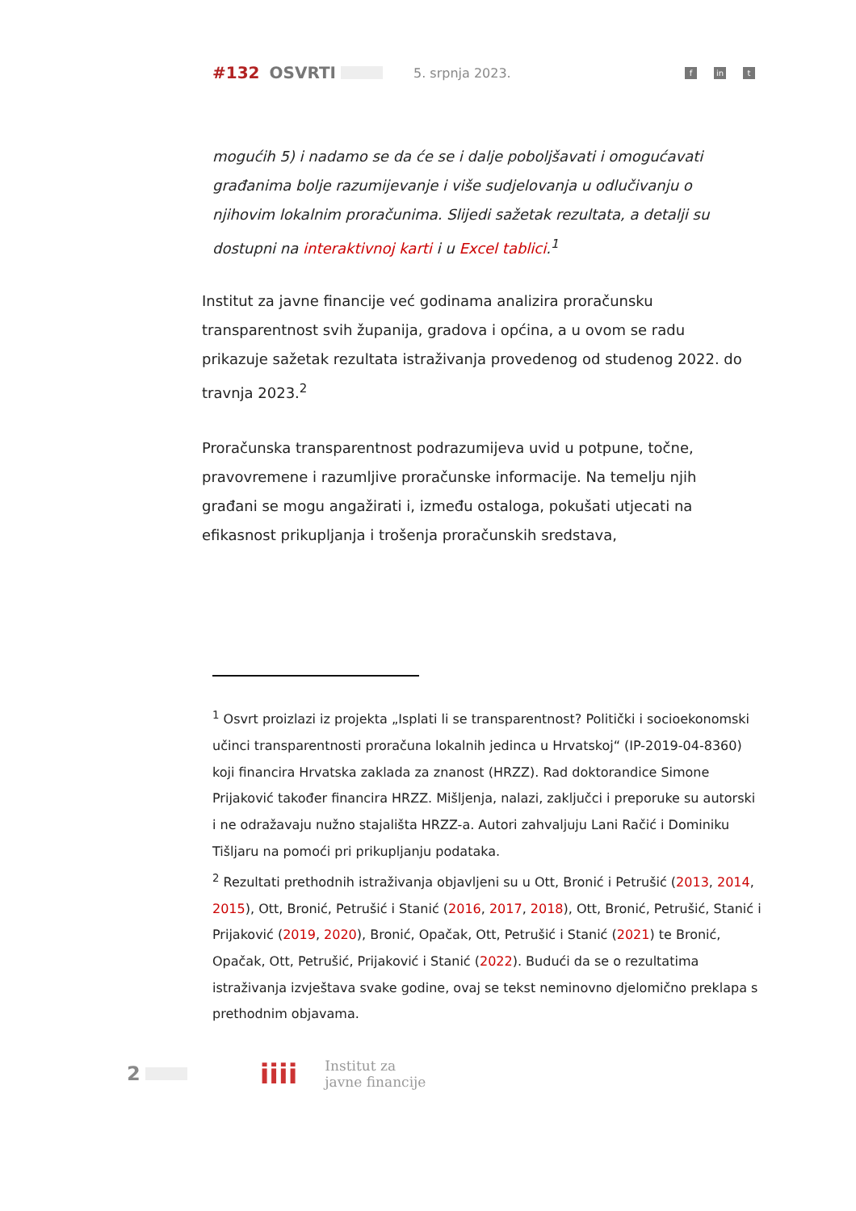#132 OSVRTI 5. srpnja 2023. f in t
mogućih 5) i nadamo se da će se i dalje poboljšavati i omogućavati građanima bolje razumijevanje i više sudjelovanja u odlučivanju o njihovim lokalnim proračunima. Slijedi sažetak rezultata, a detalji su dostupni na interaktivnoj karti i u Excel tablici.<sup>1</sup>
Institut za javne financije već godinama analizira proračunsku transparentnost svih županija, gradova i općina, a u ovom se radu prikazuje sažetak rezultata istraživanja provedenog od studenog 2022. do travnja 2023.<sup>2</sup>
Proračunska transparentnost podrazumijeva uvid u potpune, točne, pravovremene i razumljive proračunske informacije. Na temelju njih građani se mogu angažirati i, između ostaloga, pokušati utjecati na efikasnost prikupljanja i trošenja proračunskih sredstava,
<sup>1</sup> Osvrt proizlazi iz projekta „Isplati li se transparentnost? Politički i socioekonomski učinci transparentnosti proračuna lokalnih jedinca u Hrvatskoj“ (IP-2019-04-8360) koji financira Hrvatska zaklada za znanost (HRZZ). Rad doktorandice Simone Prijaković također financira HRZZ. Mišljenja, nalazi, zaključci i preporuke su autorski i ne odražavaju nužno stajališta HRZZ-a. Autori zahvaljuju Lani Račić i Dominiku Tišljaru na pomoći pri prikupljanju podataka.
<sup>2</sup> Rezultati prethodnih istraživanja objavljeni su u Ott, Bronić i Petrušić (2013, 2014, 2015), Ott, Bronić, Petrušić i Stanić (2016, 2017, 2018), Ott, Bronić, Petrušić, Stanić i Prijaković (2019, 2020), Bronić, Opačak, Ott, Petrušić i Stanić (2021) te Bronić, Opačak, Ott, Petrušić, Prijaković i Stanić (2022). Budući da se o rezultatima istraživanja izvještava svake godine, ovaj se tekst neminovno djelomično preklapa s prethodnim objavama.
2 iiii Institut za
javne financije